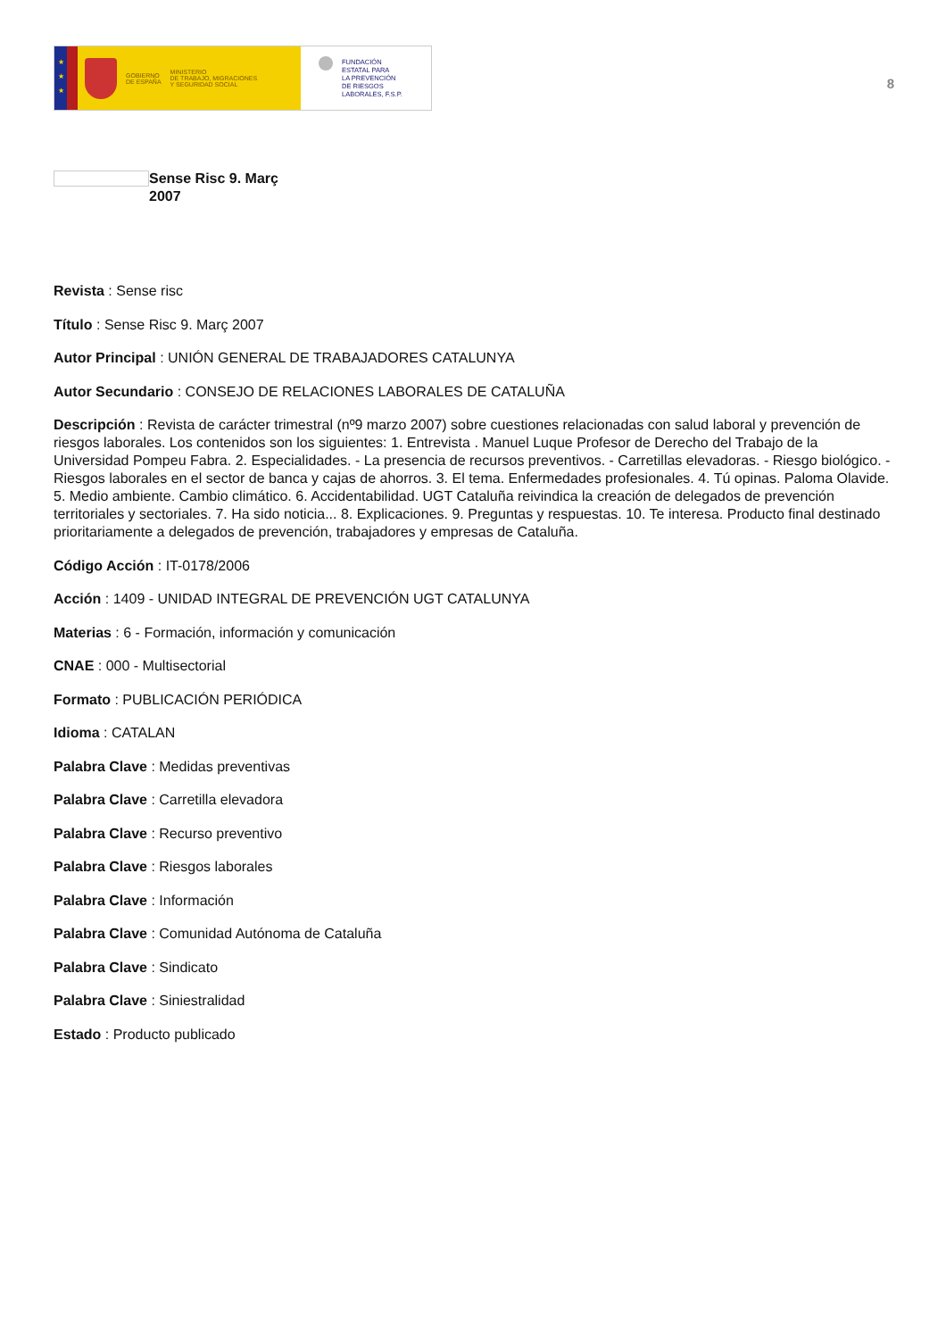★
★
★
GOBIERNO
DE ESPAÑA
MINISTERIO
DE TRABAJO, MIGRACIONES
Y SEGURIDAD SOCIAL
FUNDACIÓN
ESTATAL PARA
LA PREVENCIÓN
DE RIESGOS
LABORALES, F.S.P.
8
Sense Risc 9. Març
2007
Revista : Sense risc
Título : Sense Risc 9. Març 2007
Autor Principal : UNIÓN GENERAL DE TRABAJADORES CATALUNYA
Autor Secundario : CONSEJO DE RELACIONES LABORALES DE CATALUÑA
Descripción : Revista de carácter trimestral (nº9 marzo 2007) sobre cuestiones relacionadas con salud laboral y prevención de riesgos laborales. Los contenidos son los siguientes: 1. Entrevista . Manuel Luque Profesor de Derecho del Trabajo de la Universidad Pompeu Fabra. 2. Especialidades. - La presencia de recursos preventivos. - Carretillas elevadoras. - Riesgo biológico. - Riesgos laborales en el sector de banca y cajas de ahorros. 3. El tema. Enfermedades profesionales. 4. Tú opinas. Paloma Olavide. 5. Medio ambiente. Cambio climático. 6. Accidentabilidad. UGT Cataluña reivindica la creación de delegados de prevención territoriales y sectoriales. 7. Ha sido noticia... 8. Explicaciones. 9. Preguntas y respuestas. 10. Te interesa. Producto final destinado prioritariamente a delegados de prevención, trabajadores y empresas de Cataluña.
Código Acción : IT-0178/2006
Acción : 1409 - UNIDAD INTEGRAL DE PREVENCIÓN UGT CATALUNYA
Materias : 6 - Formación, información y comunicación
CNAE : 000 - Multisectorial
Formato : PUBLICACIÓN PERIÓDICA
Idioma : CATALAN
Palabra Clave : Medidas preventivas
Palabra Clave : Carretilla elevadora
Palabra Clave : Recurso preventivo
Palabra Clave : Riesgos laborales
Palabra Clave : Información
Palabra Clave : Comunidad Autónoma de Cataluña
Palabra Clave : Sindicato
Palabra Clave : Siniestralidad
Estado : Producto publicado